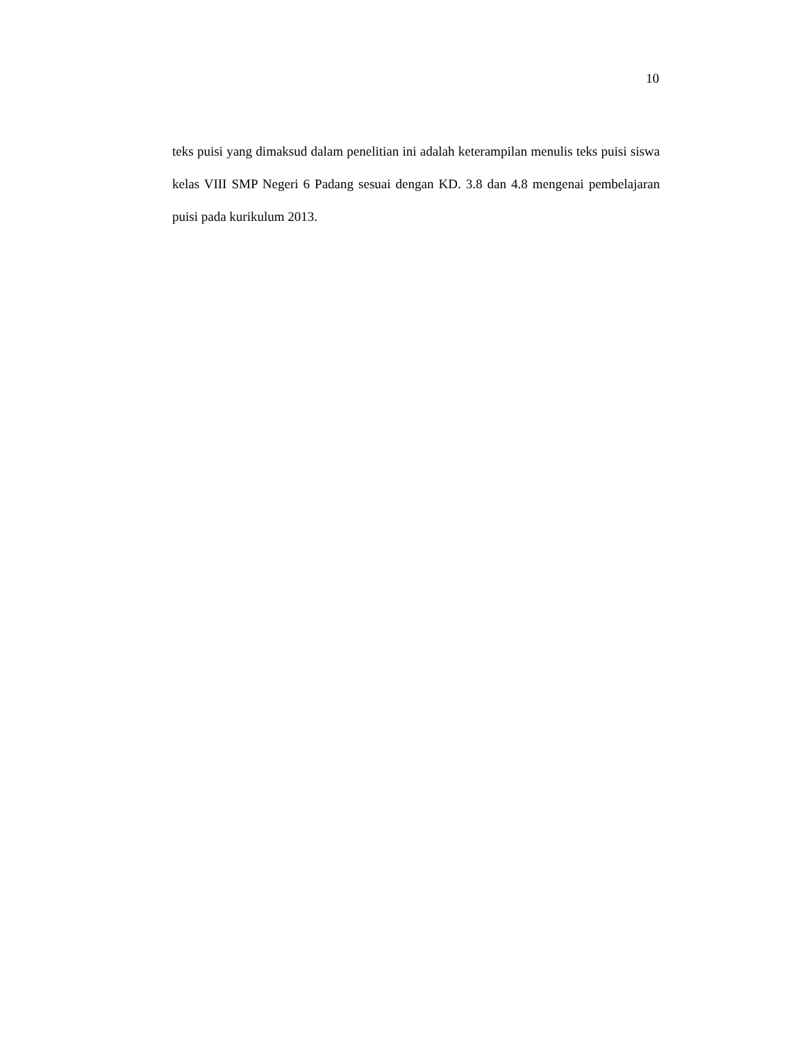10
teks puisi yang dimaksud dalam penelitian ini adalah keterampilan menulis teks puisi siswa kelas VIII SMP Negeri 6 Padang sesuai dengan KD. 3.8 dan 4.8 mengenai pembelajaran puisi pada kurikulum 2013.